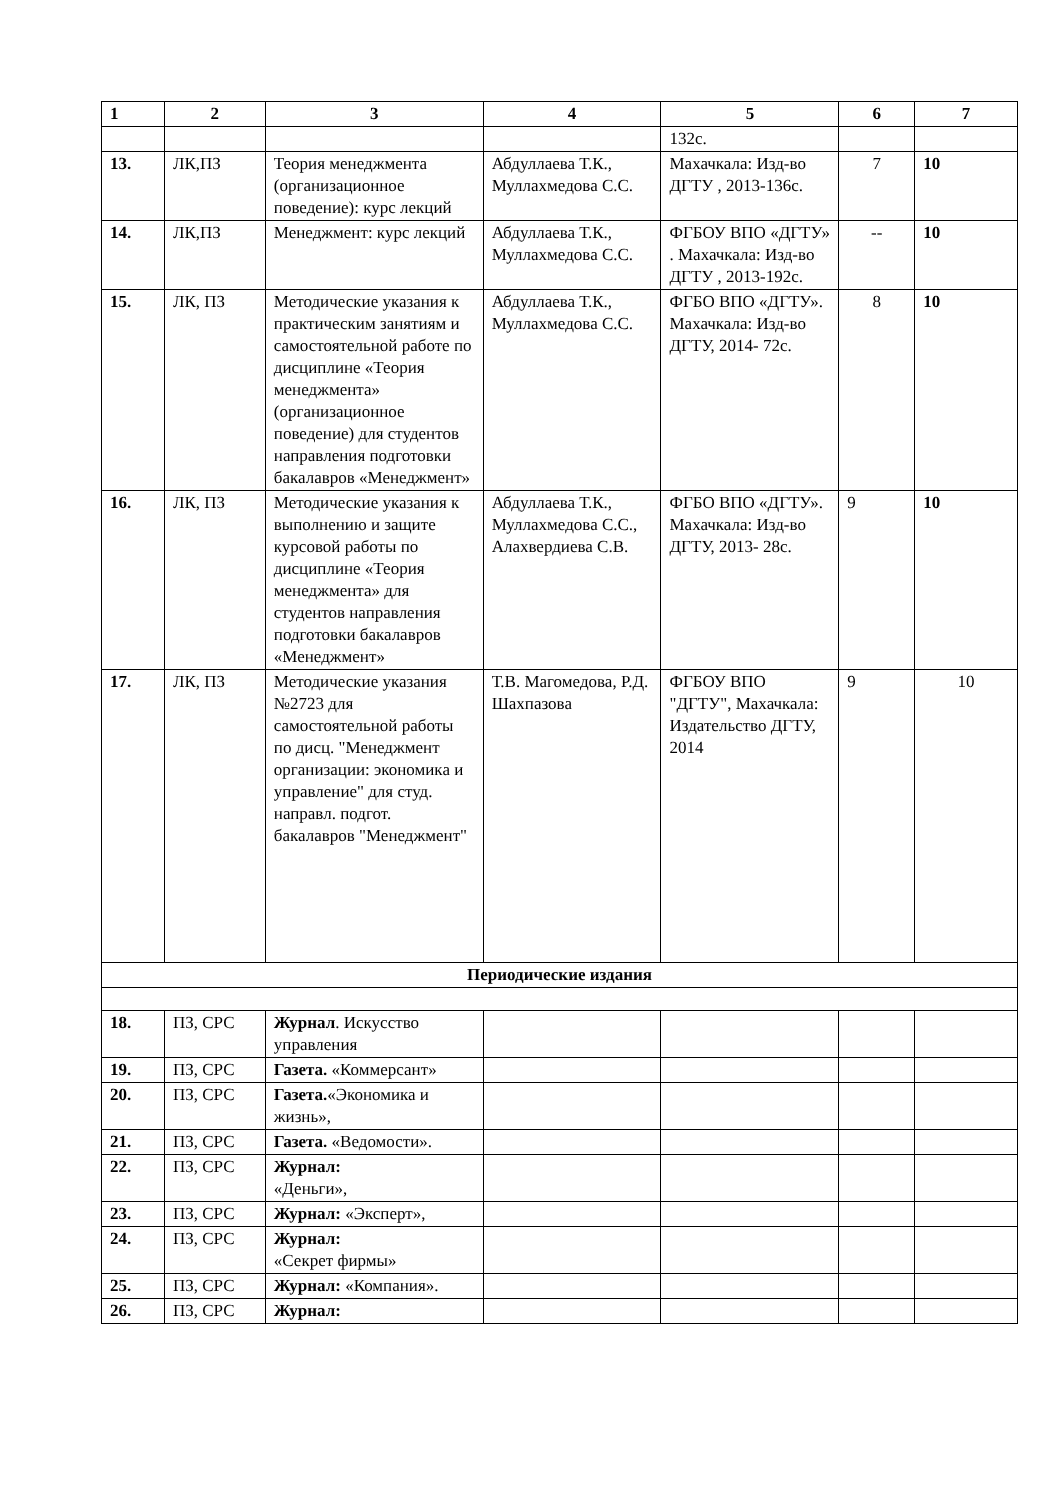| 1 | 2 | 3 | 4 | 5 | 6 | 7 |
| --- | --- | --- | --- | --- | --- | --- |
| | | | | 132с. | | |
| 13. | ЛК,ПЗ | Теория менеджмента (организационное поведение): курс лекций | Абдуллаева Т.К., Муллахмедова С.С. | Махачкала: Изд-во ДГТУ , 2013-136с. | 7 | 10 |
| 14. | ЛК,ПЗ | Менеджмент: курс лекций | Абдуллаева Т.К., Муллахмедова С.С. | ФГБОУ ВПО «ДГТУ» . Махачкала: Изд-во ДГТУ , 2013-192с. | -- | 10 |
| 15. | ЛК, ПЗ | Методические указания к практическим занятиям и самостоятельной работе по дисциплине «Теория менеджмента» (организационное поведение) для студентов направления подготовки бакалавров «Менеджмент» | Абдуллаева Т.К., Муллахмедова С.С. | ФГБО ВПО «ДГТУ». Махачкала: Изд-во ДГТУ, 2014- 72с. | 8 | 10 |
| 16. | ЛК, ПЗ | Методические указания к выполнению и защите курсовой работы по дисциплине «Теория менеджмента» для студентов направления подготовки бакалавров «Менеджмент» | Абдуллаева Т.К., Муллахмедова С.С., Алахвердиева С.В. | ФГБО ВПО «ДГТУ». Махачкала: Изд-во ДГТУ, 2013- 28с. | 9 | 10 |
| 17. | ЛК, ПЗ | Методические указания №2723 для самостоятельной работы по дисц. "Менеджмент организации: экономика и управление" для студ. направл. подгот. бакалавров "Менеджмент" | Т.В. Магомедова, Р.Д. Шахпазова | ФГБОУ ВПО "ДГТУ", Махачкала: Издательство ДГТУ, 2014 | 9 | 10 |
| Периодические издания | | | | | | |
| 18. | ПЗ, СРС | Журнал . Искусство управления | | | | |
| 19. | ПЗ, СРС | Газета. «Коммерсант» | | | | |
| 20. | ПЗ, СРС | Газета. «Экономика и жизнь», | | | | |
| 21. | ПЗ, СРС | Газета. «Ведомости». | | | | |
| 22. | ПЗ, СРС | Журнал: «Деньги», | | | | |
| 23. | ПЗ, СРС | Журнал: «Эксперт», | | | | |
| 24. | ПЗ, СРС | Журнал: «Секрет фирмы» | | | | |
| 25. | ПЗ, СРС | Журнал: «Компания». | | | | |
| 26. | ПЗ, СРС | Журнал: | | | | |